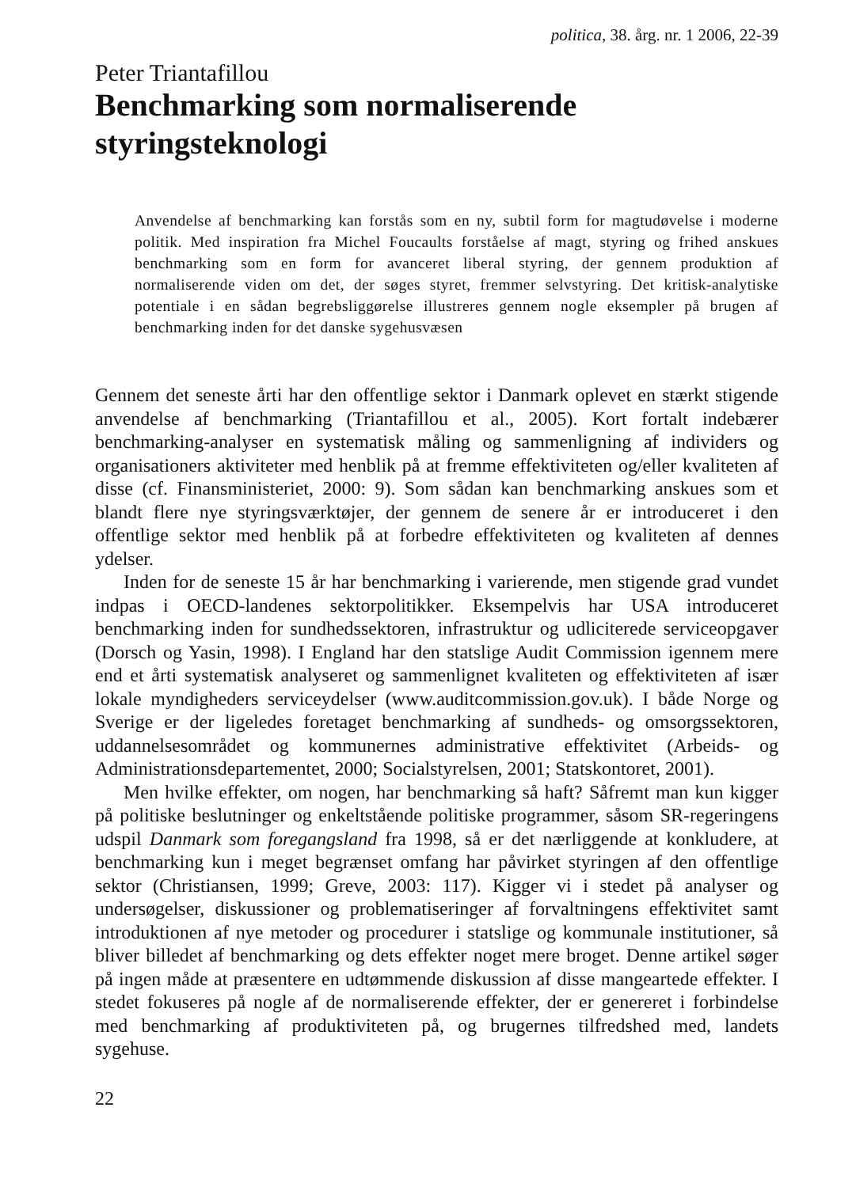politica, 38. årg. nr. 1 2006, 22-39
Peter Triantafillou
Benchmarking som normaliserende
styringsteknologi
Anvendelse af benchmarking kan forstås som en ny, subtil form for magtudøvelse i moderne politik. Med inspiration fra Michel Foucaults forståelse af magt, styring og frihed anskues benchmarking som en form for avanceret liberal styring, der gennem produktion af normaliserende viden om det, der søges styret, fremmer selvstyring. Det kritisk-analytiske potentiale i en sådan begrebsliggørelse illustreres gennem nogle eksempler på brugen af benchmarking inden for det danske sygehusvæsen
Gennem det seneste årti har den offentlige sektor i Danmark oplevet en stærkt stigende anvendelse af benchmarking (Triantafillou et al., 2005). Kort fortalt indebærer benchmarking-analyser en systematisk måling og sammenligning af individers og organisationers aktiviteter med henblik på at fremme effektiviteten og/eller kvaliteten af disse (cf. Finansministeriet, 2000: 9). Som sådan kan benchmarking anskues som et blandt flere nye styringsværktøjer, der gennem de senere år er introduceret i den offentlige sektor med henblik på at forbedre effektiviteten og kvaliteten af dennes ydelser.
Inden for de seneste 15 år har benchmarking i varierende, men stigende grad vundet indpas i OECD-landenes sektorpolitikker. Eksempelvis har USA introduceret benchmarking inden for sundhedssektoren, infrastruktur og udliciterede serviceopgaver (Dorsch og Yasin, 1998). I England har den statslige Audit Commission igennem mere end et årti systematisk analyseret og sammenlignet kvaliteten og effektiviteten af især lokale myndigheders serviceydelser (www.auditcommission.gov.uk). I både Norge og Sverige er der ligeledes foretaget benchmarking af sundheds- og omsorgssektoren, uddannelsesområdet og kommunernes administrative effektivitet (Arbeids- og Administrationsdepartementet, 2000; Socialstyrelsen, 2001; Statskontoret, 2001).
Men hvilke effekter, om nogen, har benchmarking så haft? Såfremt man kun kigger på politiske beslutninger og enkeltstående politiske programmer, såsom SR-regeringens udspil Danmark som foregangsland fra 1998, så er det nærliggende at konkludere, at benchmarking kun i meget begrænset omfang har påvirket styringen af den offentlige sektor (Christiansen, 1999; Greve, 2003: 117). Kigger vi i stedet på analyser og undersøgelser, diskussioner og problematiseringer af forvaltningens effektivitet samt introduktionen af nye metoder og procedurer i statslige og kommunale institutioner, så bliver billedet af benchmarking og dets effekter noget mere broget. Denne artikel søger på ingen måde at præsentere en udtømmende diskussion af disse mangeartede effekter. I stedet fokuseres på nogle af de normaliserende effekter, der er genereret i forbindelse med benchmarking af produktiviteten på, og brugernes tilfredshed med, landets sygehuse.
22